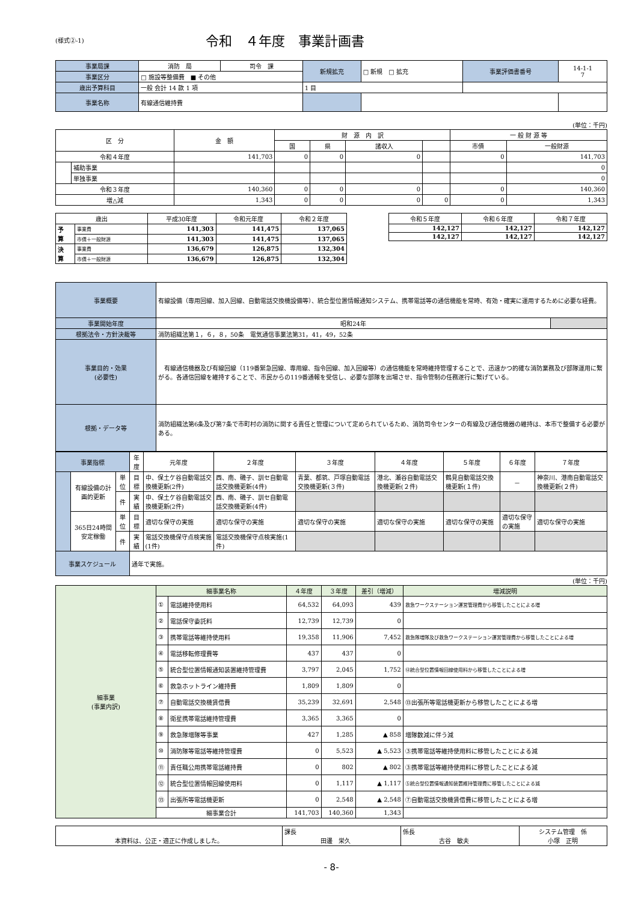(様式②-1)
令和　４年度　事業計画書
| 事業局課 | 消防 局 | 司令 課 | 新規拡充 | □ 新規 □ 拡充 | 事業評価書番号 | 14-1-1 7 |
| 事業区分 | □ 施設等整備費 ■ その他 | | | | | |
| 歳出予算科目 | 一般 会計 14 款 1 項 | | 1 目 | | | |
| 事業名称 | 有線通信維持費 | | | | | |
(単位：千円)
| 区 分 | | 金 額 | 財 源 内 訳 | | | | 一 般 財 源 等 | |
| | | | 国 | 県 | 諸収入 | | 市債 | 一般財源 |
| 令和４年度 | | 141,703 | 0 | 0 | 0 | | 0 | 141,703 |
| | 補助事業 | | | | | | | 0 |
| | 単独事業 | | | | | | | 0 |
| 令和３年度 | | 140,360 | 0 | 0 | 0 | | 0 | 140,360 |
| 増△減 | | 1,343 | 0 | 0 | 0 | 0 | 0 | 1,343 |
| 歳出 | | 平成30年度 | 令和元年度 | 令和２年度 |
| 予 算 | 事業費 | 141,303 | 141,475 | 137,065 |
| | 市債＋一般財源 | 141,303 | 141,475 | 137,065 |
| 決 算 | 事業費 | 136,679 | 126,875 | 132,304 |
| | 市債＋一般財源 | 136,679 | 126,875 | 132,304 |
| 令和５年度 | 令和６年度 | 令和７年度 |
| 142,127 | 142,127 | 142,127 |
| 142,127 | 142,127 | 142,127 |
| 事業概要 | 有線設備（専用回線、加入回線、自動電話交換機設備等）、統合型位置情報通知システム、携帯電話等の通信機能を常時、有効・確実に運用するために必要な経費。 | |
| 事業開始年度 | 昭和24年 | |
| 根拠法令・方針決裁等 | 消防組織法第１，６，８，50条 電気通信事業法第31，41，49，52条 | |
| 事業目的・効果 (必要性) | 有線通信機器及び有線回線（119番緊急回線、専用線、指令回線、加入回線等）の通信機能を常時維持管理することで、迅速かつ的確な消防業務及び部隊運用に繋がる。各通信回線を維持することで、市民からの119番通報を受信し、必要な部隊を出場させ、指令管制の任務遂行に繋げている。 | |
| 根拠・データ等 | 消防組織法第6条及び第7条で市町村の消防に関する責任と管理について定められているため、消防司令センターの有線及び通信機器の維持は、本市で整備する必要がある。 | |
| 事業指標 | | | 年度 | 元年度 | ２年度 | ３年度 | ４年度 | ５年度 | ６年度 | ７年度 |
| | 有線設備の計画的更新 | 単位 | 目標 | 中、保土ケ谷自動電話交換機更新(2件) | 西、南、磯子、訓セ自動電話交換機更新(4件) | 青葉、都筑、戸塚自動電話交換機更新(３件) | 港北、瀬谷自動電話交換機更新(２件) | 鶴見自動電話交換機更新(１件) | － | 神奈川、港南自動電話交換機更新(２件) |
| | | 件 | 実績 | 中、保土ケ谷自動電話交換機更新(2件) | 西、南、磯子、訓セ自動電話交換機更新(4件) | | | | | |
| | 365日24時間安定稼働 | 単位 | 目標 | 適切な保守の実施 | 適切な保守の実施 | 適切な保守の実施 | 適切な保守の実施 | 適切な保守の実施 | 適切な保守の実施 | 適切な保守の実施 |
| | | 件 | 実績 | 電話交換機保守点検実施(1件) | 電話交換機保守点検実施(1件) | | | | | |
| 事業スケジュール | | | 通年で実施。 | | | | | | | |
(単位：千円)
| 細事業 (事業内訳) | 細事業名称 | | ４年度 | ３年度 | 差引（増減） | 増減説明 |
| | ① | 電話維持使用料 | 64,532 | 64,093 | 439 | 救急ワークステーション運営管理費から移管したことによる増 |
| | ② | 電話保守委託料 | 12,739 | 12,739 | 0 | |
| | ③ | 携帯電話等維持使用料 | 19,358 | 11,906 | 7,452 | 救急隊増隊及び救急ワークステーション運営管理費から移管したことによる増 |
| | ④ | 電話移転修理費等 | 437 | 437 | 0 | |
| | ⑤ | 統合型位置情報通知装置維持管理費 | 3,797 | 2,045 | 1,752 | ⑫統合型位置情報回線使用料から移管したことによる増 |
| | ⑥ | 救急ホットライン維持費 | 1,809 | 1,809 | 0 | |
| | ⑦ | 自動電話交換機賃借費 | 35,239 | 32,691 | 2,548 | ⑬出張所等電話機更新から移管したことによる増 |
| | ⑧ | 衛星携帯電話維持管理費 | 3,365 | 3,365 | 0 | |
| | ⑨ | 救急隊増隊等事業 | 427 | 1,285 | ▲ 858 | 増隊数減に伴う減 |
| | ⑩ | 消防隊等電話等維持管理費 | 0 | 5,523 | ▲ 5,523 | ③携帯電話等維持使用料に移管したことによる減 |
| | ⑪ | 責任職公用携帯電話維持費 | 0 | 802 | ▲ 802 | ③携帯電話等維持使用料に移管したことによる減 |
| | ⑫ | 統合型位置情報回線使用料 | 0 | 1,117 | ▲ 1,117 | ⑤統合型位置情報通知装置維持管理費に移管したことによる減 |
| | ⑬ | 出張所等電話機更新 | 0 | 2,548 | ▲ 2,548 | ⑦自動電話交換機賃借費に移管したことによる増 |
| | 細事業合計 | | 141,703 | 140,360 | 1,343 | |
| 本資料は、公正・適正に作成しました。 | 課長 田邊 栄久 | 係長 古谷 敏夫 | システム管理 係 小塚 正明 |
- 8-